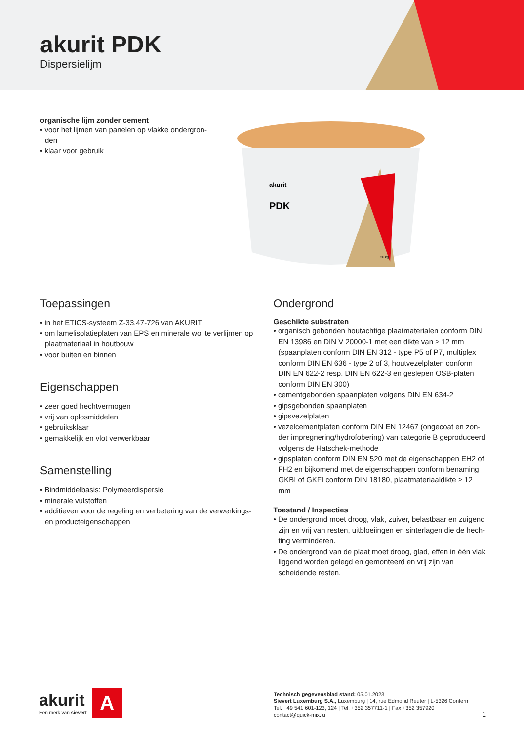akurit PDK
Dispersielijm
organische lijm zonder cement
• voor het lijmen van panelen op vlakke ondergron­den
• klaar voor gebruik
akurit
PDK
20 kg
Toepassingen
• in het ETICS-systeem Z-33.47-726 van AKURIT
• om lamelisolatieplaten van EPS en minerale wol te verlijmen op plaatmateriaal in houtbouw
• voor buiten en binnen
Eigenschappen
• zeer goed hechtvermogen
• vrij van oplosmiddelen
• gebruiksklaar
• gemakkelijk en vlot verwerkbaar
Samenstelling
• Bindmiddelbasis: Polymeerdispersie
• minerale vulstoffen
• additieven voor de regeling en verbetering van de verwerkings- en producteigenschappen
Ondergrond
Geschikte substraten
• organisch gebonden houtachtige plaatmaterialen conform DIN EN 13986 en DIN V 20000-1 met een dikte van ≥ 12 mm (spaanplaten conform DIN EN 312 - type P5 of P7, multiplex conform DIN EN 636 - type 2 of 3, houtvezelplaten conform DIN EN 622-2 resp. DIN EN 622-3 en geslepen OSB-platen conform DIN EN 300)
• cementgebonden spaanplaten volgens DIN EN 634-2
• gipsgebonden spaanplaten
• gipsvezelplaten
• vezelcementplaten conform DIN EN 12467 (ongecoat en zon­der impregnering/hydrofobering) van categorie B geproduceerd volgens de Hatschek-methode
• gipsplaten conform DIN EN 520 met de eigenschappen EH2 of FH2 en bijkomend met de eigenschappen conform benaming GKBI of GKFI conform DIN 18180, plaatmateriaaldikte ≥ 12 mm
Toestand / Inspecties
• De ondergrond moet droog, vlak, zuiver, belastbaar en zuigend zijn en vrij van resten, uitbloeiingen en sinterlagen die de hech­ting verminderen.
• De ondergrond van de plaat moet droog, glad, effen in één vlak liggend worden gelegd en gemonteerd en vrij zijn van scheiden­de resten.
akurit
Een merk van sievert
A
Technisch gegevensblad stand: 05.01.2023
Sievert Luxemburg S.A., Luxemburg | 14, rue Edmond Reuter | L-5326 Contern
Tel. +49 541 601-123, 124 | Tel. +352 357711-1 | Fax +352 357920
contact@quick-mix.lu
1